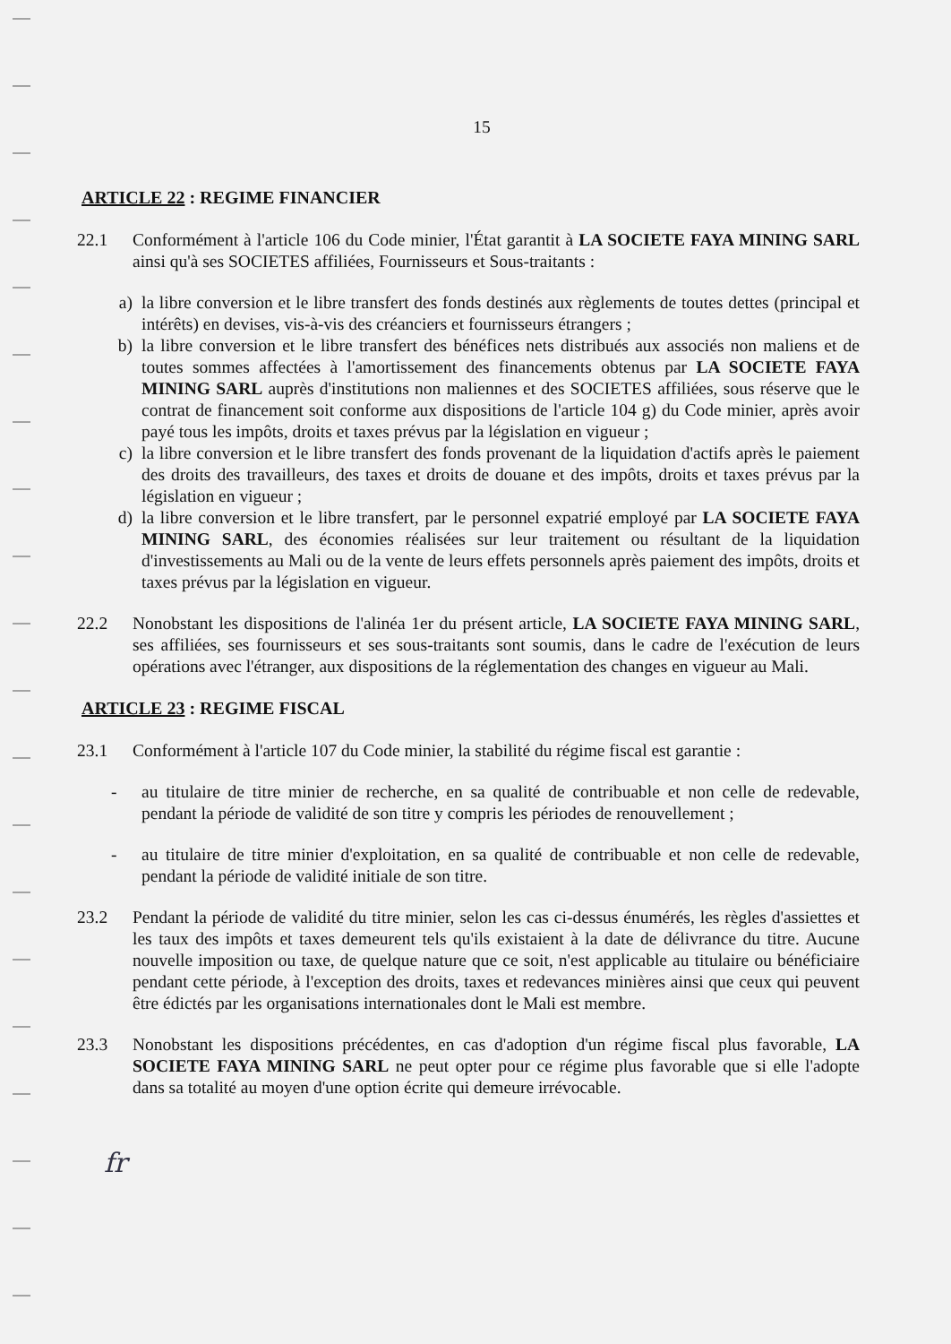15
ARTICLE 22 : REGIME FINANCIER
22.1 Conformément à l'article 106 du Code minier, l'État garantit à LA SOCIETE FAYA MINING SARL ainsi qu'à ses SOCIETES affiliées, Fournisseurs et Sous-traitants :
a) la libre conversion et le libre transfert des fonds destinés aux règlements de toutes dettes (principal et intérêts) en devises, vis-à-vis des créanciers et fournisseurs étrangers ;
b) la libre conversion et le libre transfert des bénéfices nets distribués aux associés non maliens et de toutes sommes affectées à l'amortissement des financements obtenus par LA SOCIETE FAYA MINING SARL auprès d'institutions non maliennes et des SOCIETES affiliées, sous réserve que le contrat de financement soit conforme aux dispositions de l'article 104 g) du Code minier, après avoir payé tous les impôts, droits et taxes prévus par la législation en vigueur ;
c) la libre conversion et le libre transfert des fonds provenant de la liquidation d'actifs après le paiement des droits des travailleurs, des taxes et droits de douane et des impôts, droits et taxes prévus par la législation en vigueur ;
d) la libre conversion et le libre transfert, par le personnel expatrié employé par LA SOCIETE FAYA MINING SARL, des économies réalisées sur leur traitement ou résultant de la liquidation d'investissements au Mali ou de la vente de leurs effets personnels après paiement des impôts, droits et taxes prévus par la législation en vigueur.
22.2 Nonobstant les dispositions de l'alinéa 1er du présent article, LA SOCIETE FAYA MINING SARL, ses affiliées, ses fournisseurs et ses sous-traitants sont soumis, dans le cadre de l'exécution de leurs opérations avec l'étranger, aux dispositions de la réglementation des changes en vigueur au Mali.
ARTICLE 23 : REGIME FISCAL
23.1 Conformément à l'article 107 du Code minier, la stabilité du régime fiscal est garantie :
- au titulaire de titre minier de recherche, en sa qualité de contribuable et non celle de redevable, pendant la période de validité de son titre y compris les périodes de renouvellement ;
- au titulaire de titre minier d'exploitation, en sa qualité de contribuable et non celle de redevable, pendant la période de validité initiale de son titre.
23.2 Pendant la période de validité du titre minier, selon les cas ci-dessus énumérés, les règles d'assiettes et les taux des impôts et taxes demeurent tels qu'ils existaient à la date de délivrance du titre. Aucune nouvelle imposition ou taxe, de quelque nature que ce soit, n'est applicable au titulaire ou bénéficiaire pendant cette période, à l'exception des droits, taxes et redevances minières ainsi que ceux qui peuvent être édictés par les organisations internationales dont le Mali est membre.
23.3 Nonobstant les dispositions précédentes, en cas d'adoption d'un régime fiscal plus favorable, LA SOCIETE FAYA MINING SARL ne peut opter pour ce régime plus favorable que si elle l'adopte dans sa totalité au moyen d'une option écrite qui demeure irrévocable.
fr